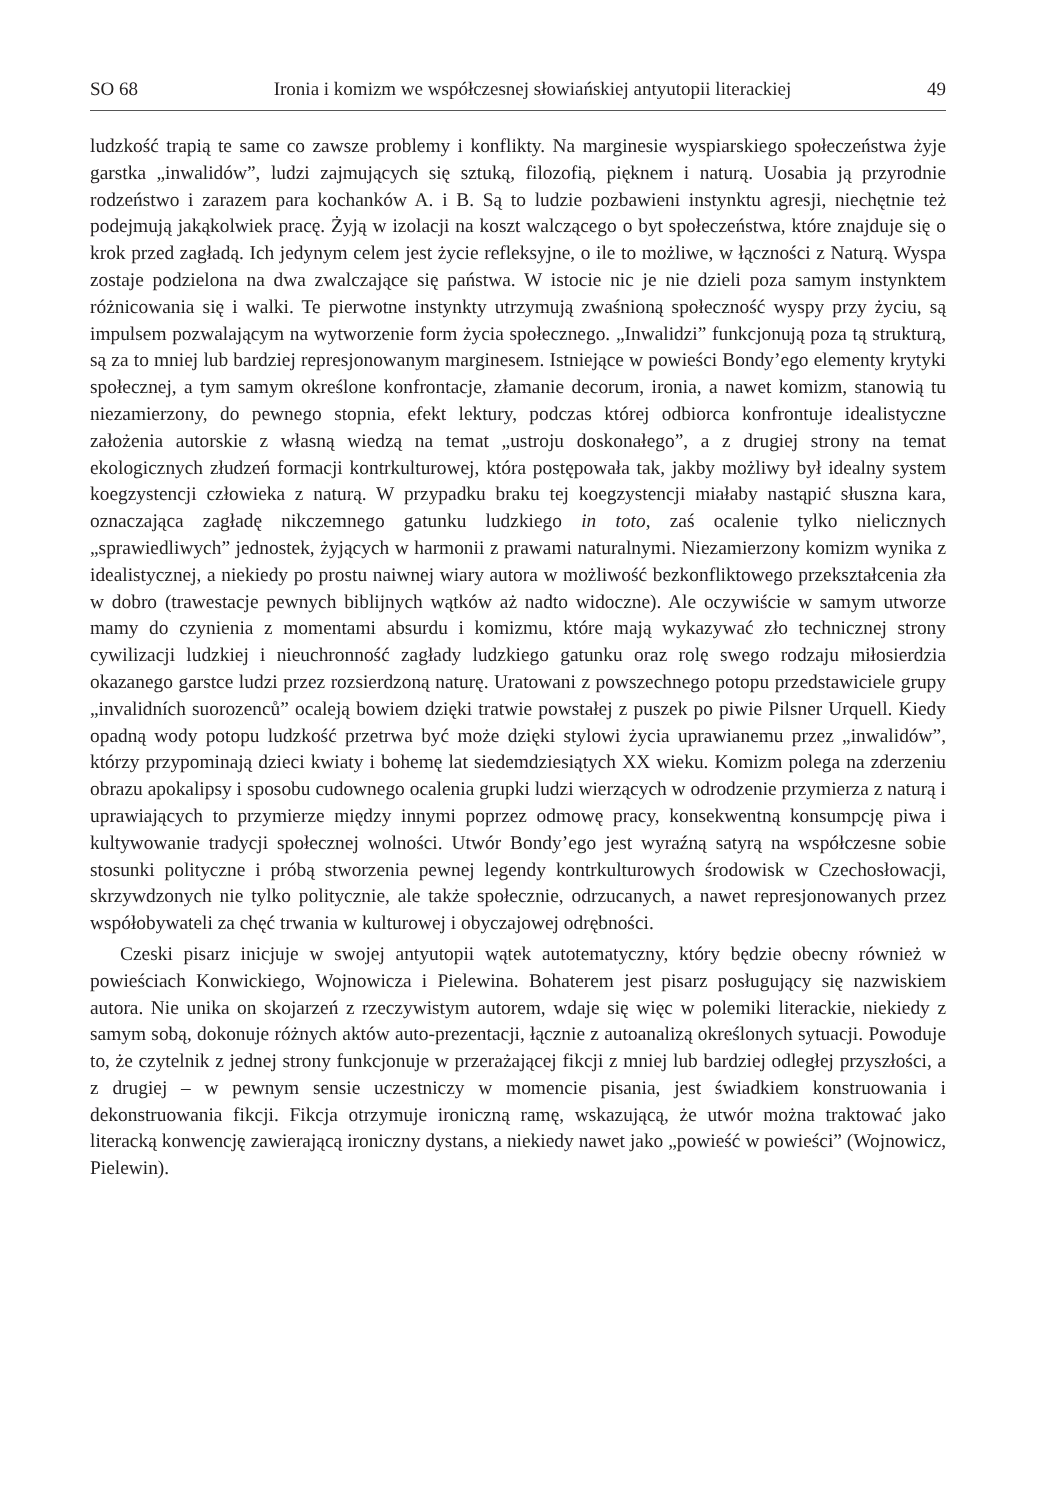SO 68 Ironia i komizm we współczesnej słowiańskiej antyutopii literackiej 49
ludzkość trapią te same co zawsze problemy i konflikty. Na marginesie wyspiarskiego społeczeństwa żyje garstka „inwalidów”, ludzi zajmujących się sztuką, filozofią, pięknem i naturą. Uosabia ją przyrodnie rodzeństwo i zarazem para kochanków A. i B. Są to ludzie pozbawieni instynktu agresji, niechętnie też podejmują jakąkolwiek pracę. Żyją w izolacji na koszt walczącego o byt społeczeństwa, które znajduje się o krok przed zagładą. Ich jedynym celem jest życie refleksyjne, o ile to możliwe, w łączności z Naturą. Wyspa zostaje podzielona na dwa zwalczające się państwa. W istocie nic je nie dzieli poza samym instynktem różnicowania się i walki. Te pierwotne instynkty utrzymują zwaśnioną społeczność wyspy przy życiu, są impulsem pozwalającym na wytworzenie form życia społecznego. „Inwalidzi” funkcjonują poza tą strukturą, są za to mniej lub bardziej represjonowanym marginesem. Istniejące w powieści Bondy’ego elementy krytyki społecznej, a tym samym określone konfrontacje, złamanie decorum, ironia, a nawet komizm, stanowią tu niezamierzony, do pewnego stopnia, efekt lektury, podczas której odbiorca konfrontuje idealistyczne założenia autorskie z własną wiedzą na temat „ustroju doskonałego”, a z drugiej strony na temat ekologicznych złudzeń formacji kontrkulturowej, która postępowała tak, jakby możliwy był idealny system koegzystencji człowieka z naturą. W przypadku braku tej koegzystencji miałaby nastąpić słuszna kara, oznaczająca zagładę nikczemnego gatunku ludzkiego in toto, zaś ocalenie tylko nielicznych „sprawiedliwych” jednostek, żyjących w harmonii z prawami naturalnymi. Niezamierzony komizm wynika z idealistycznej, a niekiedy po prostu naiwnej wiary autora w możliwość bezkonfliktowego przekształcenia zła w dobro (trawestacje pewnych biblijnych wątków aż nadto widoczne). Ale oczywiście w samym utworze mamy do czynienia z momentami absurdu i komizmu, które mają wykazywać zło technicznej strony cywilizacji ludzkiej i nieuchronność zagłady ludzkiego gatunku oraz rolę swego rodzaju miłosierdzia okazanego garstce ludzi przez rozsierdzoną naturę. Uratowani z powszechnego potopu przedstawiciele grupy „invalidních suorozenců” ocaleją bowiem dzięki tratwie powstałej z puszek po piwie Pilsner Urquell. Kiedy opadną wody potopu ludzkość przetrwa być może dzięki stylowi życia uprawianemu przez „inwalidów”, którzy przypominają dzieci kwiaty i bohemę lat siedemdziesiątych XX wieku. Komizm polega na zderzeniu obrazu apokalipsy i sposobu cudownego ocalenia grupki ludzi wierzących w odrodzenie przymierza z naturą i uprawiających to przymierze między innymi poprzez odmowę pracy, konsekwentną konsumpcję piwa i kultywowanie tradycji społecznej wolności. Utwór Bondy’ego jest wyraźną satyrą na współczesne sobie stosunki polityczne i próbą stworzenia pewnej legendy kontrkulturowych środowisk w Czechosłowacji, skrzywdzonych nie tylko politycznie, ale także społecznie, odrzucanych, a nawet represjonowanych przez współobywateli za chęć trwania w kulturowej i obyczajowej odrębności.
Czeski pisarz inicjuje w swojej antyutopii wątek autotematyczny, który będzie obecny również w powieściach Konwickiego, Wojnowicza i Pielewina. Bohaterem jest pisarz posługujący się nazwiskiem autora. Nie unika on skojarzeń z rzeczywistym autorem, wdaje się więc w polemiki literackie, niekiedy z samym sobą, dokonuje różnych aktów auto-prezentacji, łącznie z autoanalizą określonych sytuacji. Powoduje to, że czytelnik z jednej strony funkcjonuje w przerażającej fikcji z mniej lub bardziej odległej przyszłości, a z drugiej – w pewnym sensie uczestniczy w momencie pisania, jest świadkiem konstruowania i dekonstruowania fikcji. Fikcja otrzymuje ironiczną ramę, wskazującą, że utwór można traktować jako literacką konwencję zawierającą ironiczny dystans, a niekiedy nawet jako „powieść w powieści” (Wojnowicz, Pielewin).